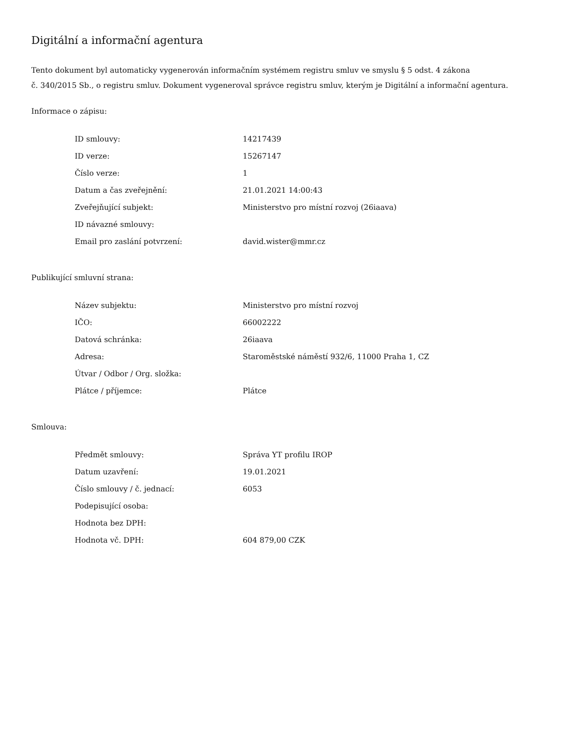Digitální a informační agentura
Tento dokument byl automaticky vygenerován informačním systémem registru smluv ve smyslu § 5 odst. 4 zákona
č. 340/2015 Sb., o registru smluv. Dokument vygeneroval správce registru smluv, kterým je Digitální a informační agentura.
Informace o zápisu:
| ID smlouvy: | 14217439 |
| ID verze: | 15267147 |
| Číslo verze: | 1 |
| Datum a čas zveřejnění: | 21.01.2021 14:00:43 |
| Zveřejňující subjekt: | Ministerstvo pro místní rozvoj (26iaava) |
| ID návazné smlouvy: | |
| Email pro zaslání potvrzení: | david.wister@mmr.cz |
Publikující smluvní strana:
| Název subjektu: | Ministerstvo pro místní rozvoj |
| IČO: | 66002222 |
| Datová schránka: | 26iaava |
| Adresa: | Staroměstské náměstí 932/6, 11000 Praha 1, CZ |
| Útvar / Odbor / Org. složka: | |
| Plátce / příjemce: | Plátce |
Smlouva:
| Předmět smlouvy: | Správa YT profilu IROP |
| Datum uzavření: | 19.01.2021 |
| Číslo smlouvy / č. jednací: | 6053 |
| Podepisující osoba: | |
| Hodnota bez DPH: | |
| Hodnota vč. DPH: | 604 879,00 CZK |